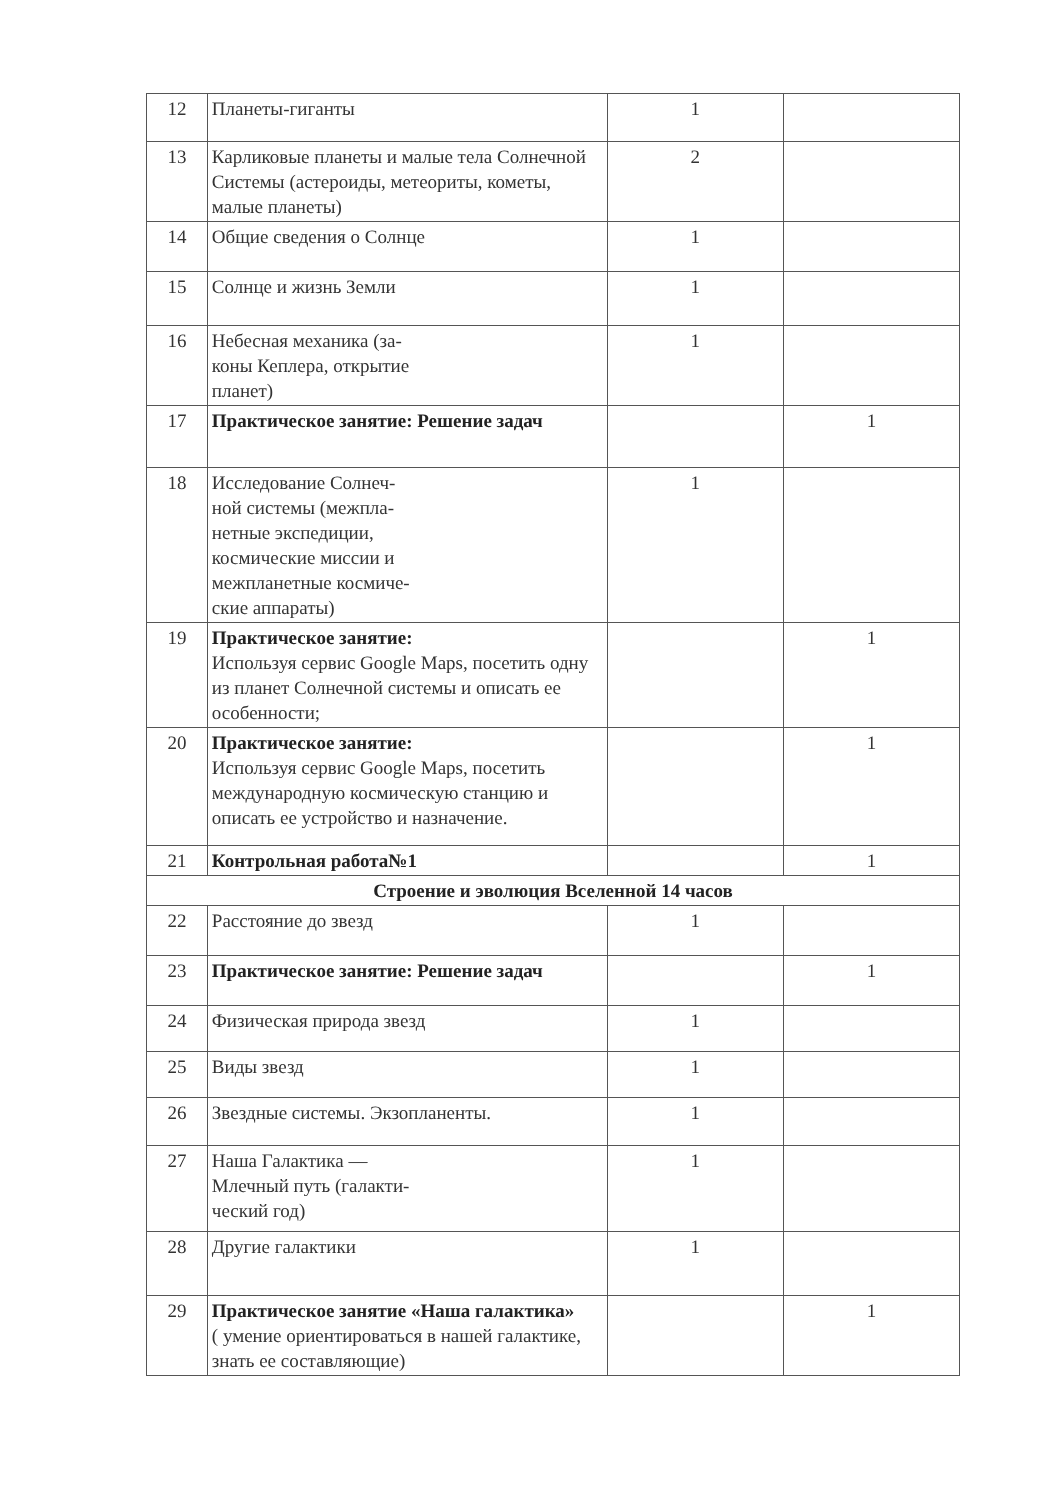| 12 | Планеты-гиганты | 1 | |
| 13 | Карликовые планеты и малые тела Солнечной Системы (астероиды, метеориты, кометы, малые планеты) | 2 | |
| 14 | Общие сведения о Солнце | 1 | |
| 15 | Солнце и жизнь Земли | 1 | |
| 16 | Небесная механика (за- коны Кеплера, открытие планет) | 1 | |
| 17 | Практическое занятие: Решение задач | | 1 |
| 18 | Исследование Солнеч- ной системы (межпла- нетные экспедиции, космические миссии и межпланетные космиче- ские аппараты) | 1 | |
| 19 | Практическое занятие: Используя сервис Google Maps, посетить одну из планет Солнечной системы и описать ее особенности; | | 1 |
| 20 | Практическое занятие: Используя сервис Google Maps, посетить международную космическую станцию и описать ее устройство и назначение. | | 1 |
| 21 | Контрольная работа№1 | | 1 |
| Строение и эволюция Вселенной 14 часов | | | |
| 22 | Расстояние до звезд | 1 | |
| 23 | Практическое занятие: Решение задач | | 1 |
| 24 | Физическая природа звезд | 1 | |
| 25 | Виды звезд | 1 | |
| 26 | Звездные системы. Экзопланенты. | 1 | |
| 27 | Наша Галактика — Млечный путь (галакти- ческий год) | 1 | |
| 28 | Другие галактики | 1 | |
| 29 | Практическое занятие «Наша галактика» ( умение ориентироваться в нашей галактике, знать ее составляющие) | | 1 |